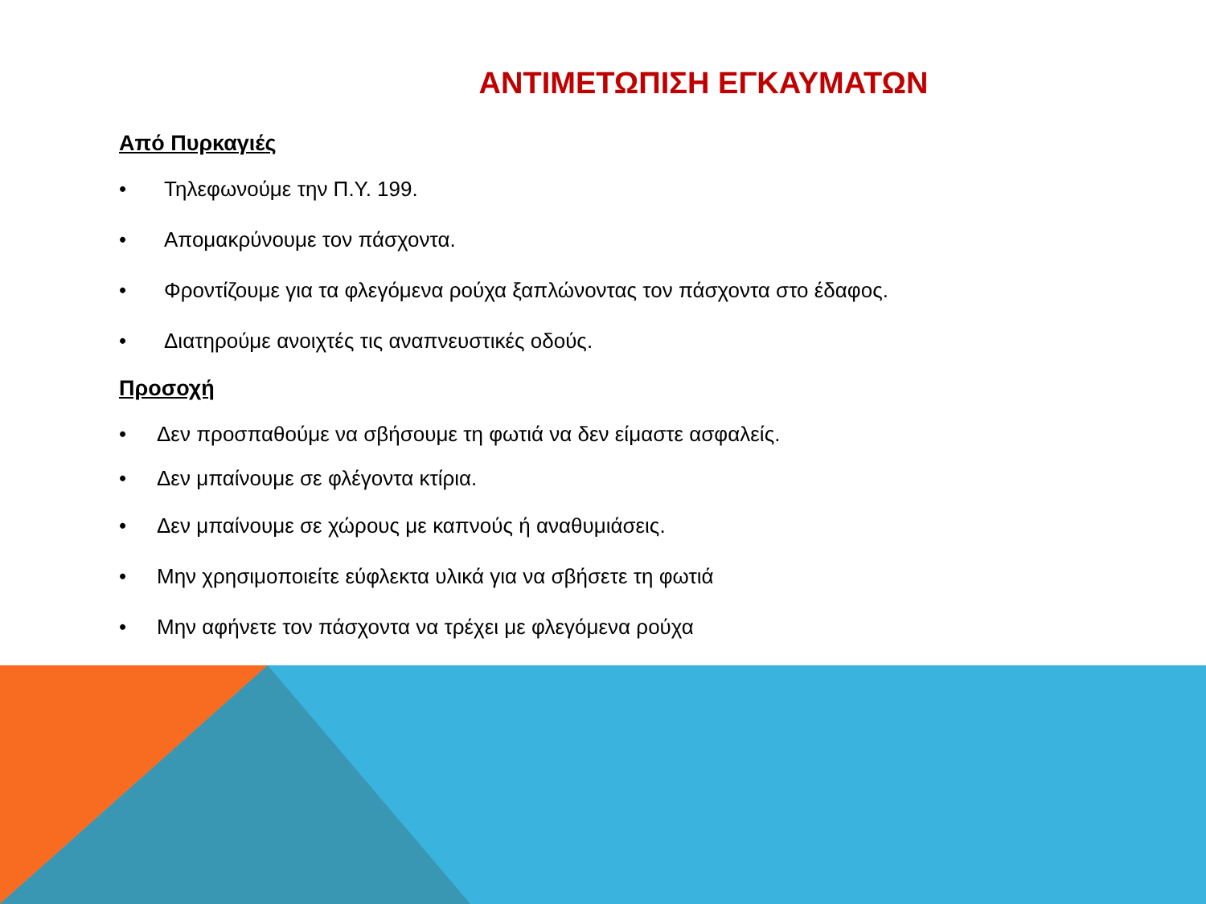ΑΝΤΙΜΕΤΩΠΙΣΗ ΕΓΚΑΥΜΑΤΩΝ
Από Πυρκαγιές
• Τηλεφωνούμε την Π.Υ. 199.
• Απομακρύνουμε τον πάσχοντα.
• Φροντίζουμε για τα φλεγόμενα ρούχα ξαπλώνοντας τον πάσχοντα στο έδαφος.
• Διατηρούμε ανοιχτές τις αναπνευστικές οδούς.
Προσοχή
• Δεν προσπαθούμε να σβήσουμε τη φωτιά να δεν είμαστε ασφαλείς.
• Δεν μπαίνουμε σε φλέγοντα κτίρια.
• Δεν μπαίνουμε σε χώρους με καπνούς ή αναθυμιάσεις.
• Μην χρησιμοποιείτε εύφλεκτα υλικά για να σβήσετε τη φωτιά
• Μην αφήνετε τον πάσχοντα να τρέχει με φλεγόμενα ρούχα